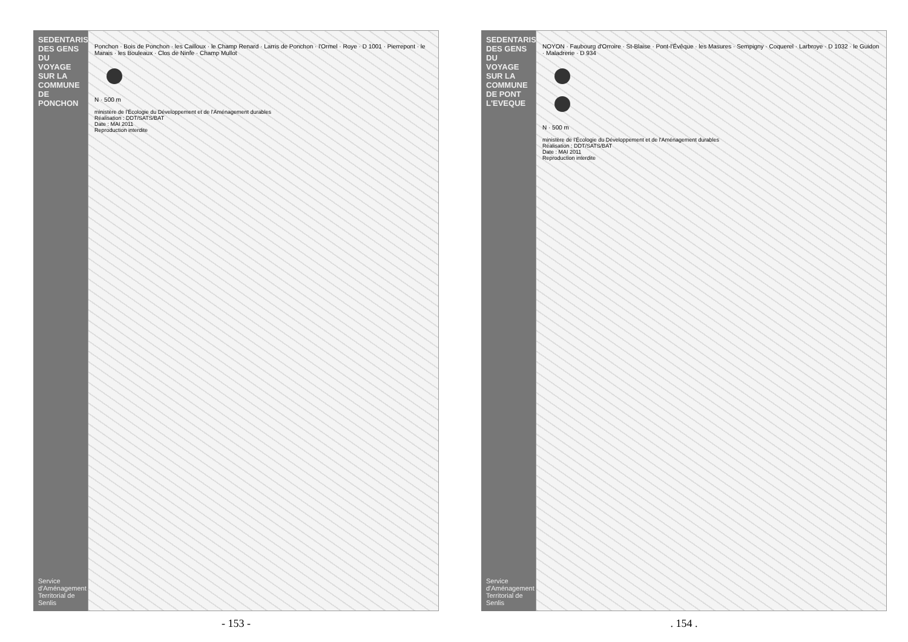SEDENTARISATION DES GENS DU VOYAGE SUR LA COMMUNE DE PONCHON
Service d'Aménagement Territorial de Senlis
Ponchon · Bois de Ponchon · les Cailloux · le Champ Renard · Larris de Ponchon · l'Ormel · Roye · D 1001 · Pierrepont · le Marais · les Bouleaux · Clos de Ninfe · Champ Mullot
N · 500 m
ministère de l'Écologie du Développement et de l'Aménagement durables
Réalisation : DDT/SATS/BAT
Date : MAI 2011
Reproduction interdite
- 153 -
SEDENTARISATION DES GENS DU VOYAGE SUR LA COMMUNE DE PONT L'EVEQUE
Service d'Aménagement Territorial de Senlis
NOYON · Faubourg d'Orroire · St-Blaise · Pont-l'Évêque · les Masures · Sempigny · Coquerel · Larbroye · D 1032 · le Guidon · Maladrerie · D 934
N · 500 m
ministère de l'Écologie du Développement et de l'Aménagement durables
Réalisation : DDT/SATS/BAT
Date : MAI 2011
Reproduction interdite
. 154 .